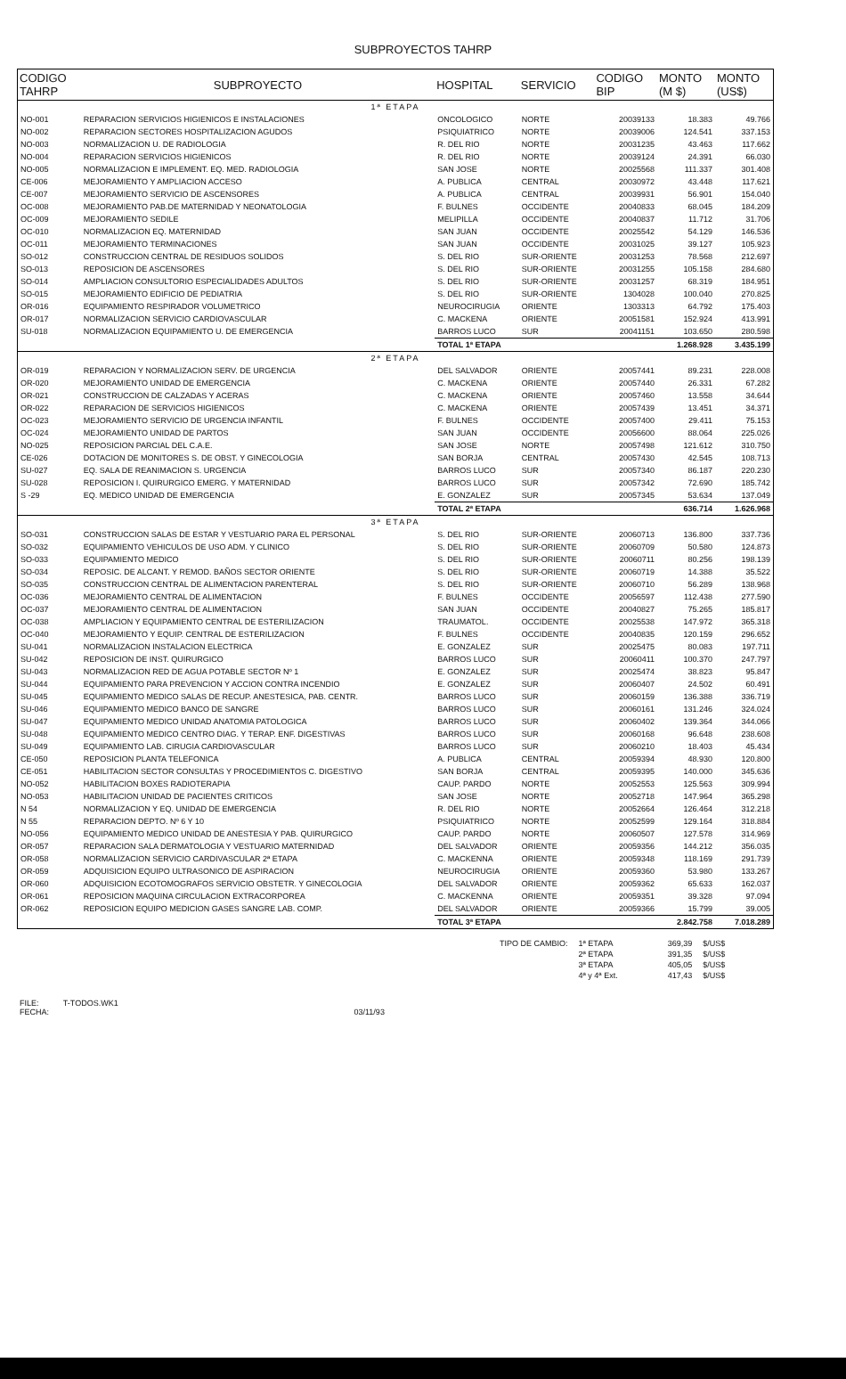SUBPROYECTOS TAHRP
| CODIGO TAHRP | SUBPROYECTO | HOSPITAL | SERVICIO | CODIGO BIP | MONTO (M $) | MONTO (US$) |
| --- | --- | --- | --- | --- | --- | --- |
| 1ª ETAPA | | | | | | |
| NO-001 | REPARACION SERVICIOS HIGIENICOS E INSTALACIONES | ONCOLOGICO | NORTE | 20039133 | 18.383 | 49.766 |
| NO-002 | REPARACION SECTORES HOSPITALIZACION AGUDOS | PSIQUIATRICO | NORTE | 20039006 | 124.541 | 337.153 |
| NO-003 | NORMALIZACION U. DE RADIOLOGIA | R. DEL RIO | NORTE | 20031235 | 43.463 | 117.662 |
| NO-004 | REPARACION SERVICIOS HIGIENICOS | R. DEL RIO | NORTE | 20039124 | 24.391 | 66.030 |
| NO-005 | NORMALIZACION E IMPLEMENT. EQ. MED. RADIOLOGIA | SAN JOSE | NORTE | 20025568 | 111.337 | 301.408 |
| CE-006 | MEJORAMIENTO Y AMPLIACION ACCESO | A. PUBLICA | CENTRAL | 20030972 | 43.448 | 117.621 |
| CE-007 | MEJORAMIENTO SERVICIO DE ASCENSORES | A. PUBLICA | CENTRAL | 20039931 | 56.901 | 154.040 |
| OC-008 | MEJORAMIENTO PAB.DE MATERNIDAD Y NEONATOLOGIA | F. BULNES | OCCIDENTE | 20040833 | 68.045 | 184.209 |
| OC-009 | MEJORAMIENTO SEDILE | MELIPILLA | OCCIDENTE | 20040837 | 11.712 | 31.706 |
| OC-010 | NORMALIZACION EQ. MATERNIDAD | SAN JUAN | OCCIDENTE | 20025542 | 54.129 | 146.536 |
| OC-011 | MEJORAMIENTO TERMINACIONES | SAN JUAN | OCCIDENTE | 20031025 | 39.127 | 105.923 |
| SO-012 | CONSTRUCCION CENTRAL DE RESIDUOS SOLIDOS | S. DEL RIO | SUR-ORIENTE | 20031253 | 78.568 | 212.697 |
| SO-013 | REPOSICION DE ASCENSORES | S. DEL RIO | SUR-ORIENTE | 20031255 | 105.158 | 284.680 |
| SO-014 | AMPLIACION CONSULTORIO ESPECIALIDADES ADULTOS | S. DEL RIO | SUR-ORIENTE | 20031257 | 68.319 | 184.951 |
| SO-015 | MEJORAMIENTO EDIFICIO DE PEDIATRIA | S. DEL RIO | SUR-ORIENTE | 1304028 | 100.040 | 270.825 |
| OR-016 | EQUIPAMIENTO RESPIRADOR VOLUMETRICO | NEUROCIRUGIA | ORIENTE | 1303313 | 64.792 | 175.403 |
| OR-017 | NORMALIZACION SERVICIO CARDIOVASCULAR | C. MACKENA | ORIENTE | 20051581 | 152.924 | 413.991 |
| SU-018 | NORMALIZACION EQUIPAMIENTO U. DE EMERGENCIA | BARROS LUCO | SUR | 20041151 | 103.650 | 280.598 |
| | | TOTAL 1ª ETAPA | | | 1.268.928 | 3.435.199 |
| 2ª ETAPA | | | | | | |
| OR-019 | REPARACION Y NORMALIZACION SERV. DE URGENCIA | DEL SALVADOR | ORIENTE | 20057441 | 89.231 | 228.008 |
| OR-020 | MEJORAMIENTO UNIDAD DE EMERGENCIA | C. MACKENA | ORIENTE | 20057440 | 26.331 | 67.282 |
| OR-021 | CONSTRUCCION DE CALZADAS Y ACERAS | C. MACKENA | ORIENTE | 20057460 | 13.558 | 34.644 |
| OR-022 | REPARACION DE SERVICIOS HIGIENICOS | C. MACKENA | ORIENTE | 20057439 | 13.451 | 34.371 |
| OC-023 | MEJORAMIENTO SERVICIO DE URGENCIA INFANTIL | F. BULNES | OCCIDENTE | 20057400 | 29.411 | 75.153 |
| OC-024 | MEJORAMIENTO UNIDAD DE PARTOS | SAN JUAN | OCCIDENTE | 20056600 | 88.064 | 225.026 |
| NO-025 | REPOSICION PARCIAL DEL C.A.E. | SAN JOSE | NORTE | 20057498 | 121.612 | 310.750 |
| CE-026 | DOTACION DE MONITORES S. DE OBST. Y GINECOLOGIA | SAN BORJA | CENTRAL | 20057430 | 42.545 | 108.713 |
| SU-027 | EQ. SALA DE REANIMACION S. URGENCIA | BARROS LUCO | SUR | 20057340 | 86.187 | 220.230 |
| SU-028 | REPOSICION I. QUIRURGICO EMERG. Y MATERNIDAD | BARROS LUCO | SUR | 20057342 | 72.690 | 185.742 |
| S -29 | EQ. MEDICO UNIDAD DE EMERGENCIA | E. GONZALEZ | SUR | 20057345 | 53.634 | 137.049 |
| | | TOTAL 2ª ETAPA | | | 636.714 | 1.626.968 |
| 3ª ETAPA | | | | | | |
| SO-031 | CONSTRUCCION SALAS DE ESTAR Y VESTUARIO PARA EL PERSONAL | S. DEL RIO | SUR-ORIENTE | 20060713 | 136.800 | 337.736 |
| SO-032 | EQUIPAMIENTO VEHICULOS DE USO ADM. Y CLINICO | S. DEL RIO | SUR-ORIENTE | 20060709 | 50.580 | 124.873 |
| SO-033 | EQUIPAMIENTO MEDICO | S. DEL RIO | SUR-ORIENTE | 20060711 | 80.256 | 198.139 |
| SO-034 | REPOSIC. DE ALCANT. Y REMOD. BAÑOS SECTOR ORIENTE | S. DEL RIO | SUR-ORIENTE | 20060719 | 14.388 | 35.522 |
| SO-035 | CONSTRUCCION CENTRAL DE ALIMENTACION PARENTERAL | S. DEL RIO | SUR-ORIENTE | 20060710 | 56.289 | 138.968 |
| OC-036 | MEJORAMIENTO CENTRAL DE ALIMENTACION | F. BULNES | OCCIDENTE | 20056597 | 112.438 | 277.590 |
| OC-037 | MEJORAMIENTO CENTRAL DE ALIMENTACION | SAN JUAN | OCCIDENTE | 20040827 | 75.265 | 185.817 |
| OC-038 | AMPLIACION Y EQUIPAMIENTO CENTRAL DE ESTERILIZACION | TRAUMATOL. | OCCIDENTE | 20025538 | 147.972 | 365.318 |
| OC-040 | MEJORAMIENTO Y EQUIP. CENTRAL DE ESTERILIZACION | F. BULNES | OCCIDENTE | 20040835 | 120.159 | 296.652 |
| SU-041 | NORMALIZACION INSTALACION ELECTRICA | E. GONZALEZ | SUR | 20025475 | 80.083 | 197.711 |
| SU-042 | REPOSICION DE INST. QUIRURGICO | BARROS LUCO | SUR | 20060411 | 100.370 | 247.797 |
| SU-043 | NORMALIZACION RED DE AGUA POTABLE SECTOR Nº 1 | E. GONZALEZ | SUR | 20025474 | 38.823 | 95.847 |
| SU-044 | EQUIPAMIENTO PARA PREVENCION Y ACCION CONTRA INCENDIO | E. GONZALEZ | SUR | 20060407 | 24.502 | 60.491 |
| SU-045 | EQUIPAMIENTO MEDICO SALAS DE RECUP. ANESTESICA, PAB. CENTR. | BARROS LUCO | SUR | 20060159 | 136.388 | 336.719 |
| SU-046 | EQUIPAMIENTO MEDICO BANCO DE SANGRE | BARROS LUCO | SUR | 20060161 | 131.246 | 324.024 |
| SU-047 | EQUIPAMIENTO MEDICO UNIDAD ANATOMIA PATOLOGICA | BARROS LUCO | SUR | 20060402 | 139.364 | 344.066 |
| SU-048 | EQUIPAMIENTO MEDICO CENTRO DIAG. Y TERAP. ENF. DIGESTIVAS | BARROS LUCO | SUR | 20060168 | 96.648 | 238.608 |
| SU-049 | EQUIPAMIENTO LAB. CIRUGIA CARDIOVASCULAR | BARROS LUCO | SUR | 20060210 | 18.403 | 45.434 |
| CE-050 | REPOSICION PLANTA TELEFONICA | A. PUBLICA | CENTRAL | 20059394 | 48.930 | 120.800 |
| CE-051 | HABILITACION SECTOR CONSULTAS Y PROCEDIMIENTOS C. DIGESTIVO | SAN BORJA | CENTRAL | 20059395 | 140.000 | 345.636 |
| NO-052 | HABILITACION BOXES RADIOTERAPIA | CAUP. PARDO | NORTE | 20052553 | 125.563 | 309.994 |
| NO-053 | HABILITACION UNIDAD DE PACIENTES CRITICOS | SAN JOSE | NORTE | 20052718 | 147.964 | 365.298 |
| N 54 | NORMALIZACION Y EQ. UNIDAD DE EMERGENCIA | R. DEL RIO | NORTE | 20052664 | 126.464 | 312.218 |
| N 55 | REPARACION DEPTO. Nº 6 Y 10 | PSIQUIATRICO | NORTE | 20052599 | 129.164 | 318.884 |
| NO-056 | EQUIPAMIENTO MEDICO UNIDAD DE ANESTESIA Y PAB. QUIRURGICO | CAUP. PARDO | NORTE | 20060507 | 127.578 | 314.969 |
| OR-057 | REPARACION SALA DERMATOLOGIA Y VESTUARIO MATERNIDAD | DEL SALVADOR | ORIENTE | 20059356 | 144.212 | 356.035 |
| OR-058 | NORMALIZACION SERVICIO CARDIVASCULAR 2ª ETAPA | C. MACKENNA | ORIENTE | 20059348 | 118.169 | 291.739 |
| OR-059 | ADQUISICION EQUIPO ULTRASONICO DE ASPIRACION | NEUROCIRUGIA | ORIENTE | 20059360 | 53.980 | 133.267 |
| OR-060 | ADQUISICION ECOTOMOGRAFOS SERVICIO OBSTETR. Y GINECOLOGIA | DEL SALVADOR | ORIENTE | 20059362 | 65.633 | 162.037 |
| OR-061 | REPOSICION MAQUINA CIRCULACION EXTRACORPOREA | C. MACKENNA | ORIENTE | 20059351 | 39.328 | 97.094 |
| OR-062 | REPOSICION EQUIPO MEDICION GASES SANGRE LAB. COMP. | DEL SALVADOR | ORIENTE | 20059366 | 15.799 | 39.005 |
| | | TOTAL 3ª ETAPA | | | 2.842.758 | 7.018.289 |
| TIPO DE CAMBIO: | 1ª ETAPA | 369,39 | $/US$ |
| | 2ª ETAPA | 391,35 | $/US$ |
| | 3ª ETAPA | 405,05 | $/US$ |
| | 4ª y 4ª Ext. | 417,43 | $/US$ |
FILE: T-TODOS.WK1
FECHA: 03/11/93